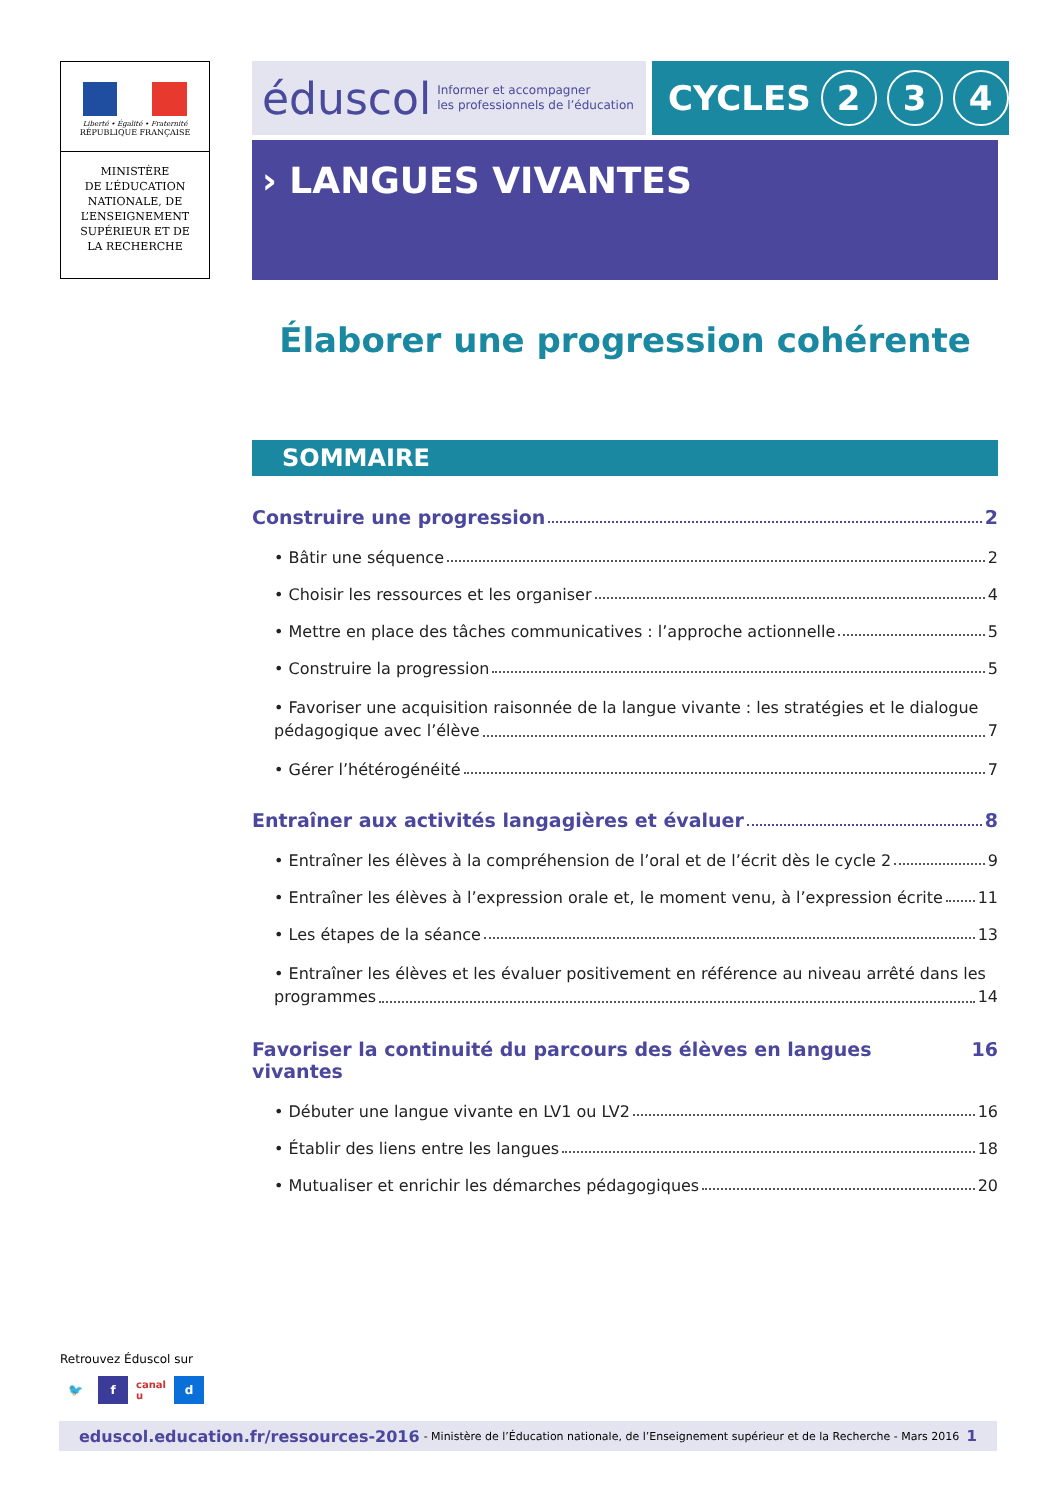Liberté • Égalité • Fraternité
RÉPUBLIQUE FRANÇAISE
MINISTÈRE
DE L’ÉDUCATION
NATIONALE, DE
L’ENSEIGNEMENT
SUPÉRIEUR ET DE
LA RECHERCHE
éduscol Informer et accompagner
les professionnels de l’éducation
CYCLES 2 3 4
› LANGUES VIVANTES
Élaborer une progression cohérente
SOMMAIRE
Construire une progression 2
• Bâtir une séquence 2
• Choisir les ressources et les organiser 4
• Mettre en place des tâches communicatives : l’approche actionnelle 5
• Construire la progression 5
• Favoriser une acquisition raisonnée de la langue vivante : les stratégies et le dialogue
pédagogique avec l’élève 7
• Gérer l’hétérogénéité 7
Entraîner aux activités langagières et évaluer 8
• Entraîner les élèves à la compréhension de l’oral et de l’écrit dès le cycle 2 9
• Entraîner les élèves à l’expression orale et, le moment venu, à l’expression écrite 11
• Les étapes de la séance 13
• Entraîner les élèves et les évaluer positivement en référence au niveau arrêté dans les
programmes 14
Favoriser la continuité du parcours des élèves en langues vivantes 16
• Débuter une langue vivante en LV1 ou LV2 16
• Établir des liens entre les langues 18
• Mutualiser et enrichir les démarches pédagogiques 20
Retrouvez Éduscol sur
🐦 f canal u d
eduscol.education.fr/ressources-2016 - Ministère de l’Éducation nationale, de l’Enseignement supérieur et de la Recherche - Mars 2016 1